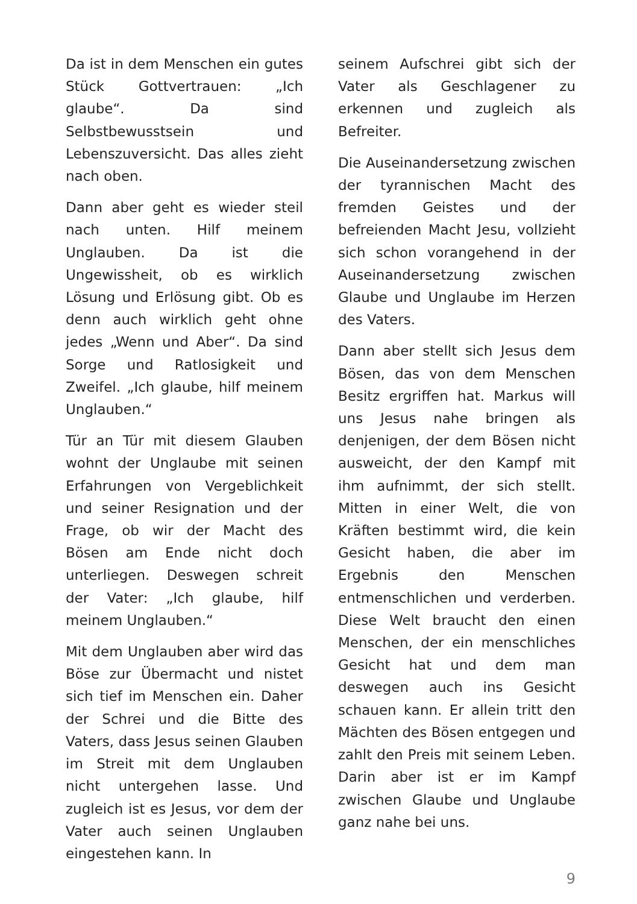Da ist in dem Menschen ein gutes Stück Gottvertrauen: „Ich glaube“. Da sind Selbstbewusstsein und Lebenszuversicht. Das alles zieht nach oben.
Dann aber geht es wieder steil nach unten. Hilf meinem Unglauben. Da ist die Ungewissheit, ob es wirklich Lösung und Erlösung gibt. Ob es denn auch wirklich geht ohne jedes „Wenn und Aber“. Da sind Sorge und Ratlosigkeit und Zweifel. „Ich glaube, hilf meinem Unglauben.“
Tür an Tür mit diesem Glauben wohnt der Unglaube mit seinen Erfahrungen von Vergeblichkeit und seiner Resignation und der Frage, ob wir der Macht des Bösen am Ende nicht doch unterliegen. Deswegen schreit der Vater: „Ich glaube, hilf meinem Unglauben.“
Mit dem Unglauben aber wird das Böse zur Übermacht und nistet sich tief im Menschen ein. Daher der Schrei und die Bitte des Vaters, dass Jesus seinen Glauben im Streit mit dem Unglauben nicht untergehen lasse. Und zugleich ist es Jesus, vor dem der Vater auch seinen Unglauben eingestehen kann. In
seinem Aufschrei gibt sich der Vater als Geschlagener zu erkennen und zugleich als Befreiter.
Die Auseinandersetzung zwischen der tyrannischen Macht des fremden Geistes und der befreienden Macht Jesu, vollzieht sich schon vorangehend in der Auseinandersetzung zwischen Glaube und Unglaube im Herzen des Vaters.
Dann aber stellt sich Jesus dem Bösen, das von dem Menschen Besitz ergriffen hat. Markus will uns Jesus nahe bringen als denjenigen, der dem Bösen nicht ausweicht, der den Kampf mit ihm aufnimmt, der sich stellt. Mitten in einer Welt, die von Kräften bestimmt wird, die kein Gesicht haben, die aber im Ergebnis den Menschen entmenschlichen und verderben. Diese Welt braucht den einen Menschen, der ein menschliches Gesicht hat und dem man deswegen auch ins Gesicht schauen kann. Er allein tritt den Mächten des Bösen entgegen und zahlt den Preis mit seinem Leben. Darin aber ist er im Kampf zwischen Glaube und Unglaube ganz nahe bei uns.
9